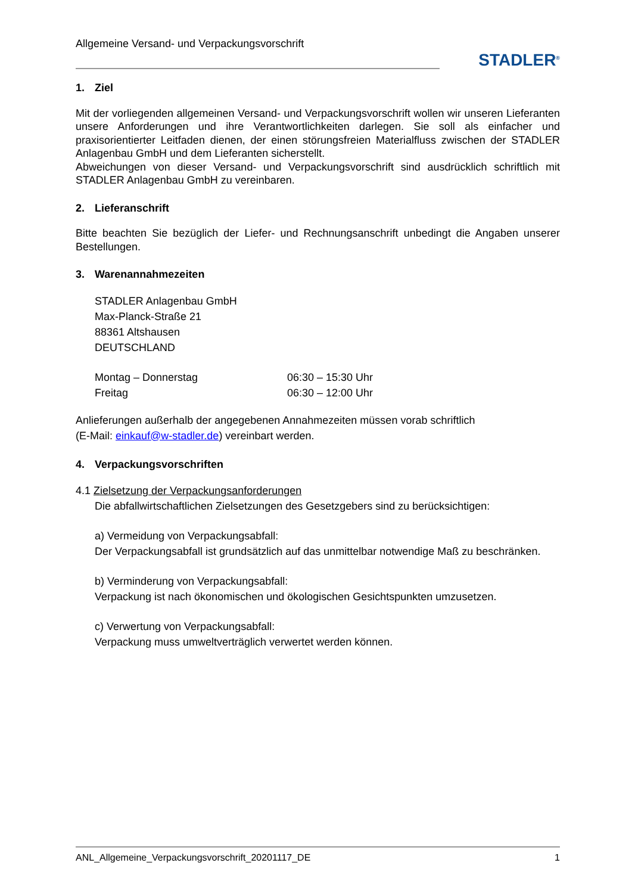Allgemeine Versand- und Verpackungsvorschrift
STADLER<sup>®</sup>
1. Ziel
Mit der vorliegenden allgemeinen Versand- und Verpackungsvorschrift wollen wir unseren Lieferanten unsere Anforderungen und ihre Verantwortlichkeiten darlegen. Sie soll als einfacher und praxisorientierter Leitfaden dienen, der einen störungsfreien Materialfluss zwischen der STADLER Anlagenbau GmbH und dem Lieferanten sicherstellt.
Abweichungen von dieser Versand- und Verpackungsvorschrift sind ausdrücklich schriftlich mit STADLER Anlagenbau GmbH zu vereinbaren.
2. Lieferanschrift
Bitte beachten Sie bezüglich der Liefer- und Rechnungsanschrift unbedingt die Angaben unserer Bestellungen.
3. Warenannahmezeiten
STADLER Anlagenbau GmbH
Max-Planck-Straße 21
88361 Altshausen
DEUTSCHLAND
Montag – Donnerstag 06:30 – 15:30 Uhr
Freitag 06:30 – 12:00 Uhr
Anlieferungen außerhalb der angegebenen Annahmezeiten müssen vorab schriftlich
(E-Mail: einkauf@w-stadler.de) vereinbart werden.
4. Verpackungsvorschriften
4.1 Zielsetzung der Verpackungsanforderungen
Die abfallwirtschaftlichen Zielsetzungen des Gesetzgebers sind zu berücksichtigen:
a) Vermeidung von Verpackungsabfall:
Der Verpackungsabfall ist grundsätzlich auf das unmittelbar notwendige Maß zu beschränken.
b) Verminderung von Verpackungsabfall:
Verpackung ist nach ökonomischen und ökologischen Gesichtspunkten umzusetzen.
c) Verwertung von Verpackungsabfall:
Verpackung muss umweltverträglich verwertet werden können.
ANL_Allgemeine_Verpackungsvorschrift_20201117_DE 1